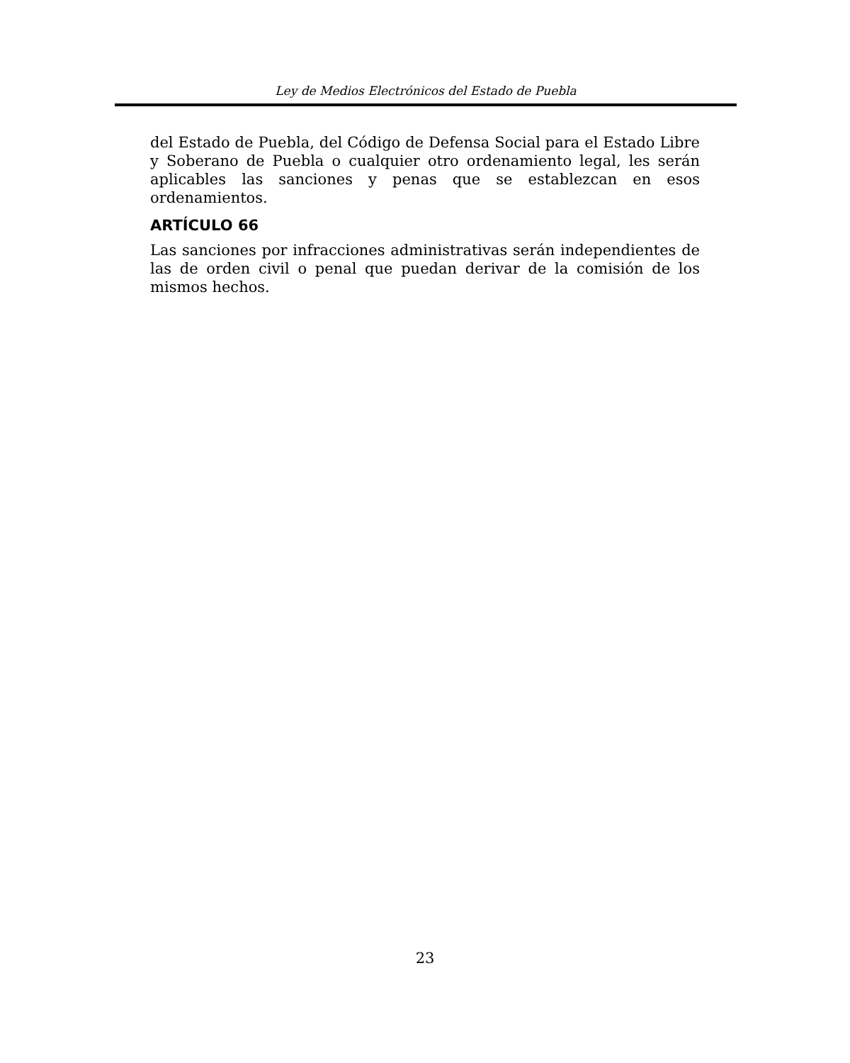Ley de Medios Electrónicos del Estado de Puebla
del Estado de Puebla, del Código de Defensa Social para el Estado Libre y Soberano de Puebla o cualquier otro ordenamiento legal, les serán aplicables las sanciones y penas que se establezcan en esos ordenamientos.
ARTÍCULO 66
Las sanciones por infracciones administrativas serán independientes de las de orden civil o penal que puedan derivar de la comisión de los mismos hechos.
23